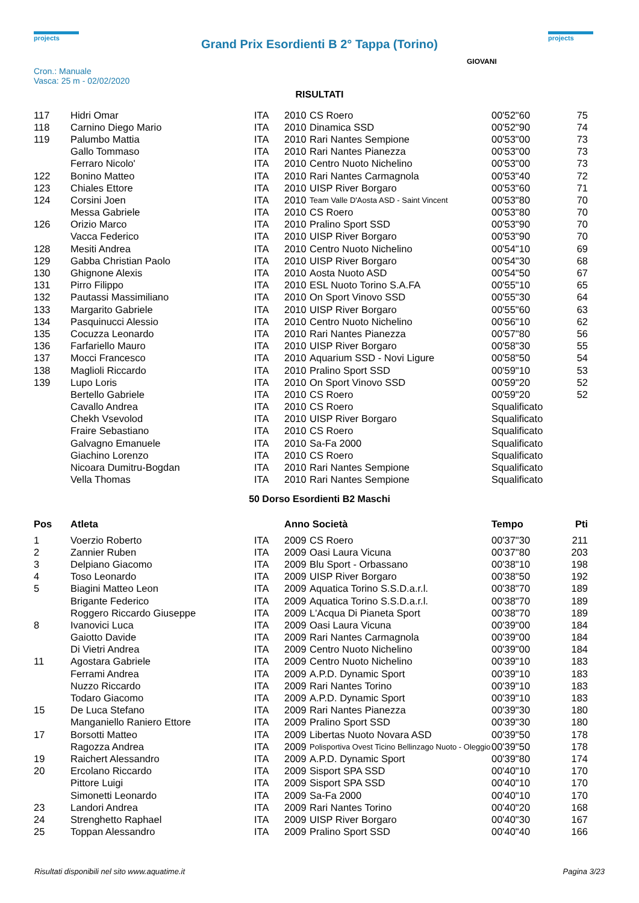projects
Grand Prix Esordienti B 2° Tappa (Torino)
projects
Cron.: Manuale
Vasca: 25 m - 02/02/2020
GIOVANI
RISULTATI
| 117 | Hidri Omar | ITA | 2010 | CS Roero | 00'52"60 | 75 |
| 118 | Carnino Diego Mario | ITA | 2010 | Dinamica SSD | 00'52"90 | 74 |
| 119 | Palumbo Mattia | ITA | 2010 | Rari Nantes Sempione | 00'53"00 | 73 |
| | Gallo Tommaso | ITA | 2010 | Rari Nantes Pianezza | 00'53"00 | 73 |
| | Ferraro Nicolo' | ITA | 2010 | Centro Nuoto Nichelino | 00'53"00 | 73 |
| 122 | Bonino Matteo | ITA | 2010 | Rari Nantes Carmagnola | 00'53"40 | 72 |
| 123 | Chiales Ettore | ITA | 2010 | UISP River Borgaro | 00'53"60 | 71 |
| 124 | Corsini Joen | ITA | 2010 | Team Valle D'Aosta ASD - Saint Vincent | 00'53"80 | 70 |
| | Messa Gabriele | ITA | 2010 | CS Roero | 00'53"80 | 70 |
| 126 | Orizio Marco | ITA | 2010 | Pralino Sport SSD | 00'53"90 | 70 |
| | Vacca Federico | ITA | 2010 | UISP River Borgaro | 00'53"90 | 70 |
| 128 | Mesiti Andrea | ITA | 2010 | Centro Nuoto Nichelino | 00'54"10 | 69 |
| 129 | Gabba Christian Paolo | ITA | 2010 | UISP River Borgaro | 00'54"30 | 68 |
| 130 | Ghignone Alexis | ITA | 2010 | Aosta Nuoto ASD | 00'54"50 | 67 |
| 131 | Pirro Filippo | ITA | 2010 | ESL Nuoto Torino S.A.FA | 00'55"10 | 65 |
| 132 | Pautassi Massimiliano | ITA | 2010 | On Sport Vinovo SSD | 00'55"30 | 64 |
| 133 | Margarito Gabriele | ITA | 2010 | UISP River Borgaro | 00'55"60 | 63 |
| 134 | Pasquinucci Alessio | ITA | 2010 | Centro Nuoto Nichelino | 00'56"10 | 62 |
| 135 | Cocuzza Leonardo | ITA | 2010 | Rari Nantes Pianezza | 00'57"80 | 56 |
| 136 | Farfariello Mauro | ITA | 2010 | UISP River Borgaro | 00'58"30 | 55 |
| 137 | Mocci Francesco | ITA | 2010 | Aquarium SSD - Novi Ligure | 00'58"50 | 54 |
| 138 | Maglioli Riccardo | ITA | 2010 | Pralino Sport SSD | 00'59"10 | 53 |
| 139 | Lupo Loris | ITA | 2010 | On Sport Vinovo SSD | 00'59"20 | 52 |
| | Bertello Gabriele | ITA | 2010 | CS Roero | 00'59"20 | 52 |
| | Cavallo Andrea | ITA | 2010 | CS Roero | Squalificato | |
| | Chekh Vsevolod | ITA | 2010 | UISP River Borgaro | Squalificato | |
| | Fraire Sebastiano | ITA | 2010 | CS Roero | Squalificato | |
| | Galvagno Emanuele | ITA | 2010 | Sa-Fa 2000 | Squalificato | |
| | Giachino Lorenzo | ITA | 2010 | CS Roero | Squalificato | |
| | Nicoara Dumitru-Bogdan | ITA | 2010 | Rari Nantes Sempione | Squalificato | |
| | Vella Thomas | ITA | 2010 | Rari Nantes Sempione | Squalificato | |
50 Dorso Esordienti B2 Maschi
| Pos | Atleta | | Anno Società | | Tempo | Pti |
| --- | --- | --- | --- | --- | --- | --- |
| 1 | Voerzio Roberto | ITA | 2009 | CS Roero | 00'37"30 | 211 |
| 2 | Zannier Ruben | ITA | 2009 | Oasi Laura Vicuna | 00'37"80 | 203 |
| 3 | Delpiano Giacomo | ITA | 2009 | Blu Sport - Orbassano | 00'38"10 | 198 |
| 4 | Toso Leonardo | ITA | 2009 | UISP River Borgaro | 00'38"50 | 192 |
| 5 | Biagini Matteo Leon | ITA | 2009 | Aquatica Torino S.S.D.a.r.l. | 00'38"70 | 189 |
| | Brigante Federico | ITA | 2009 | Aquatica Torino S.S.D.a.r.l. | 00'38"70 | 189 |
| | Roggero Riccardo Giuseppe | ITA | 2009 | L'Acqua Di Pianeta Sport | 00'38"70 | 189 |
| 8 | Ivanovici Luca | ITA | 2009 | Oasi Laura Vicuna | 00'39"00 | 184 |
| | Gaiotto Davide | ITA | 2009 | Rari Nantes Carmagnola | 00'39"00 | 184 |
| | Di Vietri Andrea | ITA | 2009 | Centro Nuoto Nichelino | 00'39"00 | 184 |
| 11 | Agostara Gabriele | ITA | 2009 | Centro Nuoto Nichelino | 00'39"10 | 183 |
| | Ferrami Andrea | ITA | 2009 | A.P.D. Dynamic Sport | 00'39"10 | 183 |
| | Nuzzo Riccardo | ITA | 2009 | Rari Nantes Torino | 00'39"10 | 183 |
| | Todaro Giacomo | ITA | 2009 | A.P.D. Dynamic Sport | 00'39"10 | 183 |
| 15 | De Luca Stefano | ITA | 2009 | Rari Nantes Pianezza | 00'39"30 | 180 |
| | Manganiello Raniero Ettore | ITA | 2009 | Pralino Sport SSD | 00'39"30 | 180 |
| 17 | Borsotti Matteo | ITA | 2009 | Libertas Nuoto Novara ASD | 00'39"50 | 178 |
| | Ragozza Andrea | ITA | 2009 | Polisportiva Ovest Ticino Bellinzago Nuoto - Oleggio | 00'39"50 | 178 |
| 19 | Raichert Alessandro | ITA | 2009 | A.P.D. Dynamic Sport | 00'39"80 | 174 |
| 20 | Ercolano Riccardo | ITA | 2009 | Sisport SPA SSD | 00'40"10 | 170 |
| | Pittore Luigi | ITA | 2009 | Sisport SPA SSD | 00'40"10 | 170 |
| | Simonetti Leonardo | ITA | 2009 | Sa-Fa 2000 | 00'40"10 | 170 |
| 23 | Landori Andrea | ITA | 2009 | Rari Nantes Torino | 00'40"20 | 168 |
| 24 | Strenghetto Raphael | ITA | 2009 | UISP River Borgaro | 00'40"30 | 167 |
| 25 | Toppan Alessandro | ITA | 2009 | Pralino Sport SSD | 00'40"40 | 166 |
Risultati disponibili nel sito www.aquatime.it Pagina 3/23